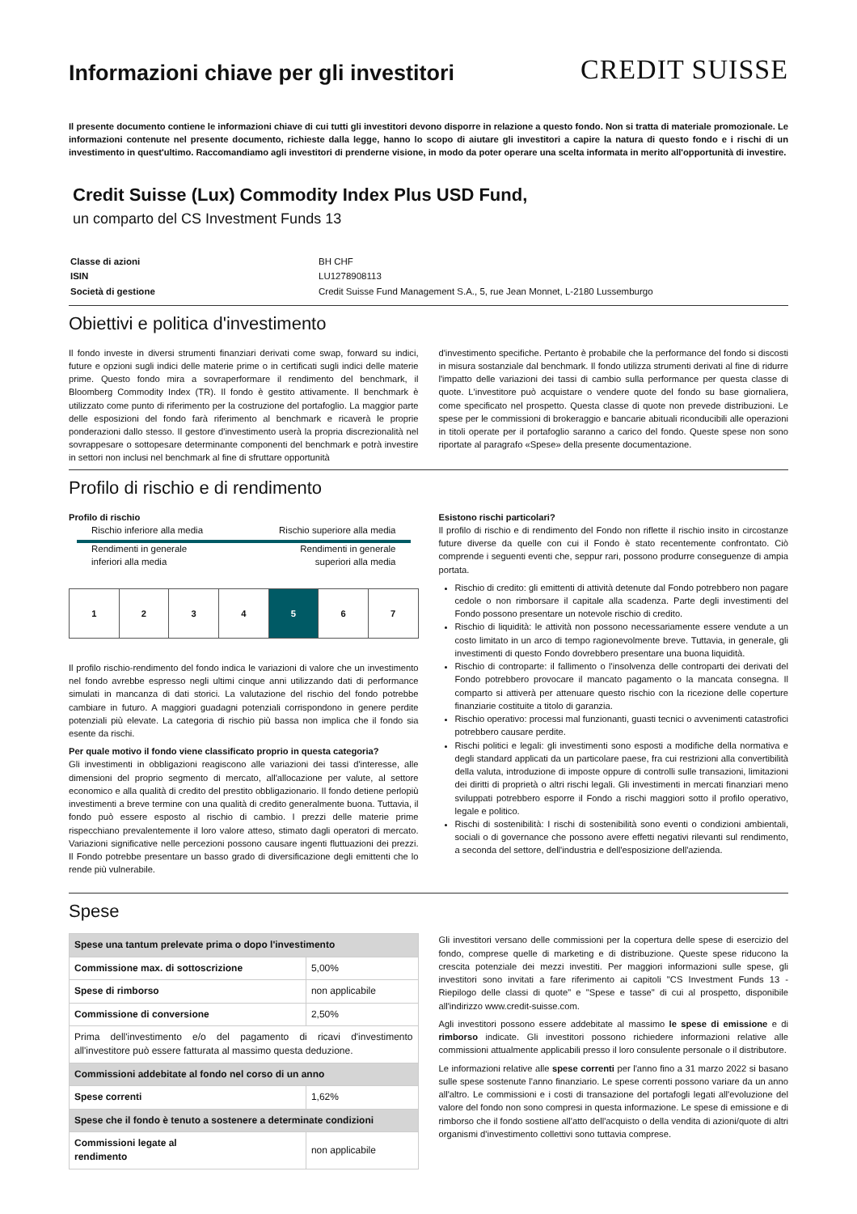Informazioni chiave per gli investitori
CREDIT SUISSE
Il presente documento contiene le informazioni chiave di cui tutti gli investitori devono disporre in relazione a questo fondo. Non si tratta di materiale promozionale. Le informazioni contenute nel presente documento, richieste dalla legge, hanno lo scopo di aiutare gli investitori a capire la natura di questo fondo e i rischi di un investimento in quest'ultimo. Raccomandiamo agli investitori di prenderne visione, in modo da poter operare una scelta informata in merito all'opportunità di investire.
Credit Suisse (Lux) Commodity Index Plus USD Fund,
un comparto del CS Investment Funds 13
| Classe di azioni | BH CHF |
| ISIN | LU1278908113 |
| Società di gestione | Credit Suisse Fund Management S.A., 5, rue Jean Monnet, L-2180 Lussemburgo |
Obiettivi e politica d'investimento
Il fondo investe in diversi strumenti finanziari derivati come swap, forward su indici, future e opzioni sugli indici delle materie prime o in certificati sugli indici delle materie prime. Questo fondo mira a sovraperformare il rendimento del benchmark, il Bloomberg Commodity Index (TR). Il fondo è gestito attivamente. Il benchmark è utilizzato come punto di riferimento per la costruzione del portafoglio. La maggior parte delle esposizioni del fondo farà riferimento al benchmark e ricaverà le proprie ponderazioni dallo stesso. Il gestore d'investimento userà la propria discrezionalità nel sovrappesare o sottopesare determinante componenti del benchmark e potrà investire in settori non inclusi nel benchmark al fine di sfruttare opportunità
d'investimento specifiche. Pertanto è probabile che la performance del fondo si discosti in misura sostanziale dal benchmark. Il fondo utilizza strumenti derivati al fine di ridurre l'impatto delle variazioni dei tassi di cambio sulla performance per questa classe di quote. L'investitore può acquistare o vendere quote del fondo su base giornaliera, come specificato nel prospetto. Questa classe di quote non prevede distribuzioni. Le spese per le commissioni di brokeraggio e bancarie abituali riconducibili alle operazioni in titoli operate per il portafoglio saranno a carico del fondo. Queste spese non sono riportate al paragrafo «Spese» della presente documentazione.
Profilo di rischio e di rendimento
Profilo di rischio
Rischio inferiore alla media Rischio superiore alla media
Rendimenti in generale
inferiori alla media Rendimenti in generale
superiori alla media
1 2 3 4 5 6 7
Il profilo rischio-rendimento del fondo indica le variazioni di valore che un investimento nel fondo avrebbe espresso negli ultimi cinque anni utilizzando dati di performance simulati in mancanza di dati storici. La valutazione del rischio del fondo potrebbe cambiare in futuro. A maggiori guadagni potenziali corrispondono in genere perdite potenziali più elevate. La categoria di rischio più bassa non implica che il fondo sia esente da rischi.
Per quale motivo il fondo viene classificato proprio in questa categoria?
Gli investimenti in obbligazioni reagiscono alle variazioni dei tassi d'interesse, alle dimensioni del proprio segmento di mercato, all'allocazione per valute, al settore economico e alla qualità di credito del prestito obbligazionario. Il fondo detiene perlopiù investimenti a breve termine con una qualità di credito generalmente buona. Tuttavia, il fondo può essere esposto al rischio di cambio. I prezzi delle materie prime rispecchiano prevalentemente il loro valore atteso, stimato dagli operatori di mercato. Variazioni significative nelle percezioni possono causare ingenti fluttuazioni dei prezzi. Il Fondo potrebbe presentare un basso grado di diversificazione degli emittenti che lo rende più vulnerabile.
Esistono rischi particolari?
Il profilo di rischio e di rendimento del Fondo non riflette il rischio insito in circostanze future diverse da quelle con cui il Fondo è stato recentemente confrontato. Ciò comprende i seguenti eventi che, seppur rari, possono produrre conseguenze di ampia portata.
Rischio di credito: gli emittenti di attività detenute dal Fondo potrebbero non pagare cedole o non rimborsare il capitale alla scadenza. Parte degli investimenti del Fondo possono presentare un notevole rischio di credito.
Rischio di liquidità: le attività non possono necessariamente essere vendute a un costo limitato in un arco di tempo ragionevolmente breve. Tuttavia, in generale, gli investimenti di questo Fondo dovrebbero presentare una buona liquidità.
Rischio di controparte: il fallimento o l'insolvenza delle controparti dei derivati del Fondo potrebbero provocare il mancato pagamento o la mancata consegna. Il comparto si attiverà per attenuare questo rischio con la ricezione delle coperture finanziarie costituite a titolo di garanzia.
Rischio operativo: processi mal funzionanti, guasti tecnici o avvenimenti catastrofici potrebbero causare perdite.
Rischi politici e legali: gli investimenti sono esposti a modifiche della normativa e degli standard applicati da un particolare paese, fra cui restrizioni alla convertibilità della valuta, introduzione di imposte oppure di controlli sulle transazioni, limitazioni dei diritti di proprietà o altri rischi legali. Gli investimenti in mercati finanziari meno sviluppati potrebbero esporre il Fondo a rischi maggiori sotto il profilo operativo, legale e politico.
Rischi di sostenibilità: I rischi di sostenibilità sono eventi o condizioni ambientali, sociali o di governance che possono avere effetti negativi rilevanti sul rendimento, a seconda del settore, dell'industria e dell'esposizione dell'azienda.
Spese
| Spese una tantum prelevate prima o dopo l'investimento | |
| Commissione max. di sottoscrizione | 5,00% |
| Spese di rimborso | non applicabile |
| Commissione di conversione | 2,50% |
| Prima dell'investimento e/o del pagamento di ricavi d'investimento all'investitore può essere fatturata al massimo questa deduzione. | |
| Commissioni addebitate al fondo nel corso di un anno | |
| Spese correnti | 1,62% |
| Spese che il fondo è tenuto a sostenere a determinate condizioni | |
| Commissioni legate al rendimento | non applicabile |
Gli investitori versano delle commissioni per la copertura delle spese di esercizio del fondo, comprese quelle di marketing e di distribuzione. Queste spese riducono la crescita potenziale dei mezzi investiti. Per maggiori informazioni sulle spese, gli investitori sono invitati a fare riferimento ai capitoli "CS Investment Funds 13 - Riepilogo delle classi di quote" e "Spese e tasse" di cui al prospetto, disponibile all'indirizzo www.credit-suisse.com.
Agli investitori possono essere addebitate al massimo le spese di emissione e di rimborso indicate. Gli investitori possono richiedere informazioni relative alle commissioni attualmente applicabili presso il loro consulente personale o il distributore.
Le informazioni relative alle spese correnti per l'anno fino a 31 marzo 2022 si basano sulle spese sostenute l'anno finanziario. Le spese correnti possono variare da un anno all'altro. Le commissioni e i costi di transazione del portafogli legati all'evoluzione del valore del fondo non sono compresi in questa informazione. Le spese di emissione e di rimborso che il fondo sostiene all'atto dell'acquisto o della vendita di azioni/quote di altri organismi d'investimento collettivi sono tuttavia comprese.